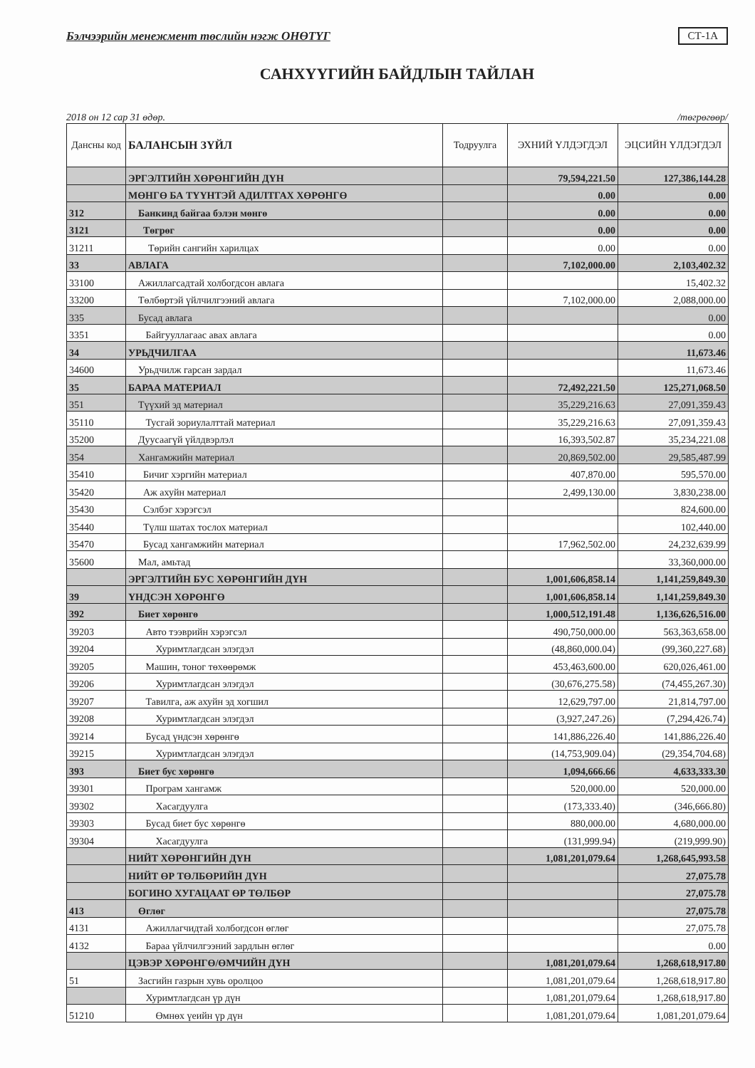Бэлчээрийн менежмент төслийн нэгж ОНӨТҮГ СТ-1А
САНХҮҮГИЙН БАЙДЛЫН ТАЙЛАН
2018 он 12 сар 31 өдөр. /төгрөгөөр/
| Дансны код | БАЛАНСЫН ЗҮЙЛ | Тодруулга | ЭХНИЙ ҮЛДЭГДЭЛ | ЭЦСИЙН ҮЛДЭГДЭЛ |
| --- | --- | --- | --- | --- |
| | ЭРГЭЛТИЙН ХӨРӨНГИЙН ДҮН | | 79,594,221.50 | 127,386,144.28 |
| | МӨНГӨ БА ТҮҮНТЭЙ АДИЛТГАХ ХӨРӨНГӨ | | 0.00 | 0.00 |
| 312 | Банкинд байгаа бэлэн мөнгө | | 0.00 | 0.00 |
| 3121 | Төгрөг | | 0.00 | 0.00 |
| 31211 | Төрийн сангийн харилцах | | 0.00 | 0.00 |
| 33 | АВЛАГА | | 7,102,000.00 | 2,103,402.32 |
| 33100 | Ажиллагсадтай холбогдсон авлага | | | 15,402.32 |
| 33200 | Төлбөртэй үйлчилгээний авлага | | 7,102,000.00 | 2,088,000.00 |
| 335 | Бусад авлага | | | 0.00 |
| 3351 | Байгууллагаас авах авлага | | | 0.00 |
| 34 | УРЬДЧИЛГАА | | | 11,673.46 |
| 34600 | Урьдчилж гарсан зардал | | | 11,673.46 |
| 35 | БАРАА МАТЕРИАЛ | | 72,492,221.50 | 125,271,068.50 |
| 351 | Түүхий эд материал | | 35,229,216.63 | 27,091,359.43 |
| 35110 | Тусгай зориулалттай материал | | 35,229,216.63 | 27,091,359.43 |
| 35200 | Дуусаагүй үйлдвэрлэл | | 16,393,502.87 | 35,234,221.08 |
| 354 | Хангамжийн материал | | 20,869,502.00 | 29,585,487.99 |
| 35410 | Бичиг хэргийн материал | | 407,870.00 | 595,570.00 |
| 35420 | Аж ахуйн материал | | 2,499,130.00 | 3,830,238.00 |
| 35430 | Сэлбэг хэрэгсэл | | | 824,600.00 |
| 35440 | Түлш шатах тослох материал | | | 102,440.00 |
| 35470 | Бусад хангамжийн материал | | 17,962,502.00 | 24,232,639.99 |
| 35600 | Мал, амьтад | | | 33,360,000.00 |
| | ЭРГЭЛТИЙН БУС ХӨРӨНГИЙН ДҮН | | 1,001,606,858.14 | 1,141,259,849.30 |
| 39 | ҮНДСЭН ХӨРӨНГӨ | | 1,001,606,858.14 | 1,141,259,849.30 |
| 392 | Биет хөрөнгө | | 1,000,512,191.48 | 1,136,626,516.00 |
| 39203 | Авто тээврийн хэрэгсэл | | 490,750,000.00 | 563,363,658.00 |
| 39204 | Хуримтлагдсан элэгдэл | | (48,860,000.04) | (99,360,227.68) |
| 39205 | Машин, тоног төхөөрөмж | | 453,463,600.00 | 620,026,461.00 |
| 39206 | Хуримтлагдсан элэгдэл | | (30,676,275.58) | (74,455,267.30) |
| 39207 | Тавилга, аж ахуйн эд хогшил | | 12,629,797.00 | 21,814,797.00 |
| 39208 | Хуримтлагдсан элэгдэл | | (3,927,247.26) | (7,294,426.74) |
| 39214 | Бусад үндсэн хөрөнгө | | 141,886,226.40 | 141,886,226.40 |
| 39215 | Хуримтлагдсан элэгдэл | | (14,753,909.04) | (29,354,704.68) |
| 393 | Биет бус хөрөнгө | | 1,094,666.66 | 4,633,333.30 |
| 39301 | Програм хангамж | | 520,000.00 | 520,000.00 |
| 39302 | Хасагдуулга | | (173,333.40) | (346,666.80) |
| 39303 | Бусад биет бус хөрөнгө | | 880,000.00 | 4,680,000.00 |
| 39304 | Хасагдуулга | | (131,999.94) | (219,999.90) |
| | НИЙТ ХӨРӨНГИЙН ДҮН | | 1,081,201,079.64 | 1,268,645,993.58 |
| | НИЙТ ӨР ТӨЛБӨРИЙН ДҮН | | | 27,075.78 |
| | БОГИНО ХУГАЦААТ ӨР ТӨЛБӨР | | | 27,075.78 |
| 413 | Өглөг | | | 27,075.78 |
| 4131 | Ажиллагчидтай холбогдсон өглөг | | | 27,075.78 |
| 4132 | Бараа үйлчилгээний зардлын өглөг | | | 0.00 |
| | ЦЭВЭР ХӨРӨНГӨ/ӨМЧИЙН ДҮН | | 1,081,201,079.64 | 1,268,618,917.80 |
| 51 | Засгийн газрын хувь оролцоо | | 1,081,201,079.64 | 1,268,618,917.80 |
| | Хуримтлагдсан үр дүн | | 1,081,201,079.64 | 1,268,618,917.80 |
| 51210 | Өмнөх үеийн үр дүн | | 1,081,201,079.64 | 1,081,201,079.64 |